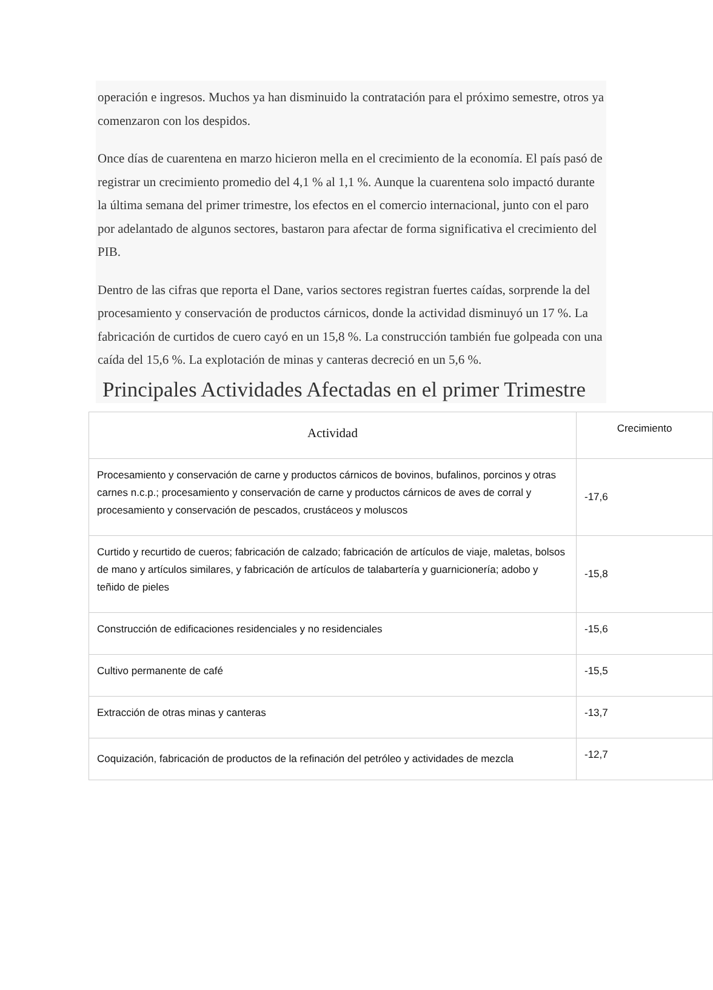operación e ingresos. Muchos ya han disminuido la contratación para el próximo semestre, otros ya comenzaron con los despidos.
Once días de cuarentena en marzo hicieron mella en el crecimiento de la economía. El país pasó de registrar un crecimiento promedio del 4,1 % al 1,1 %. Aunque la cuarentena solo impactó durante la última semana del primer trimestre, los efectos en el comercio internacional, junto con el paro por adelantado de algunos sectores, bastaron para afectar de forma significativa el crecimiento del PIB.
Dentro de las cifras que reporta el Dane, varios sectores registran fuertes caídas, sorprende la del procesamiento y conservación de productos cárnicos, donde la actividad disminuyó un 17 %. La fabricación de curtidos de cuero cayó en un 15,8 %. La construcción también fue golpeada con una caída del 15,6 %. La explotación de minas y canteras decreció en un 5,6 %.
Principales Actividades Afectadas en el primer Trimestre
| Actividad | Crecimiento |
| --- | --- |
| Procesamiento y conservación de carne y productos cárnicos de bovinos, bufalinos, porcinos y otras carnes n.c.p.; procesamiento y conservación de carne y productos cárnicos de aves de corral y procesamiento y conservación de pescados, crustáceos y moluscos | -17,6 |
| Curtido y recurtido de cueros; fabricación de calzado; fabricación de artículos de viaje, maletas, bolsos de mano y artículos similares, y fabricación de artículos de talabartería y guarnicionería; adobo y teñido de pieles | -15,8 |
| Construcción de edificaciones residenciales y no residenciales | -15,6 |
| Cultivo permanente de café | -15,5 |
| Extracción de otras minas y canteras | -13,7 |
| Coquización, fabricación de productos de la refinación del petróleo y actividades de mezcla | -12,7 |